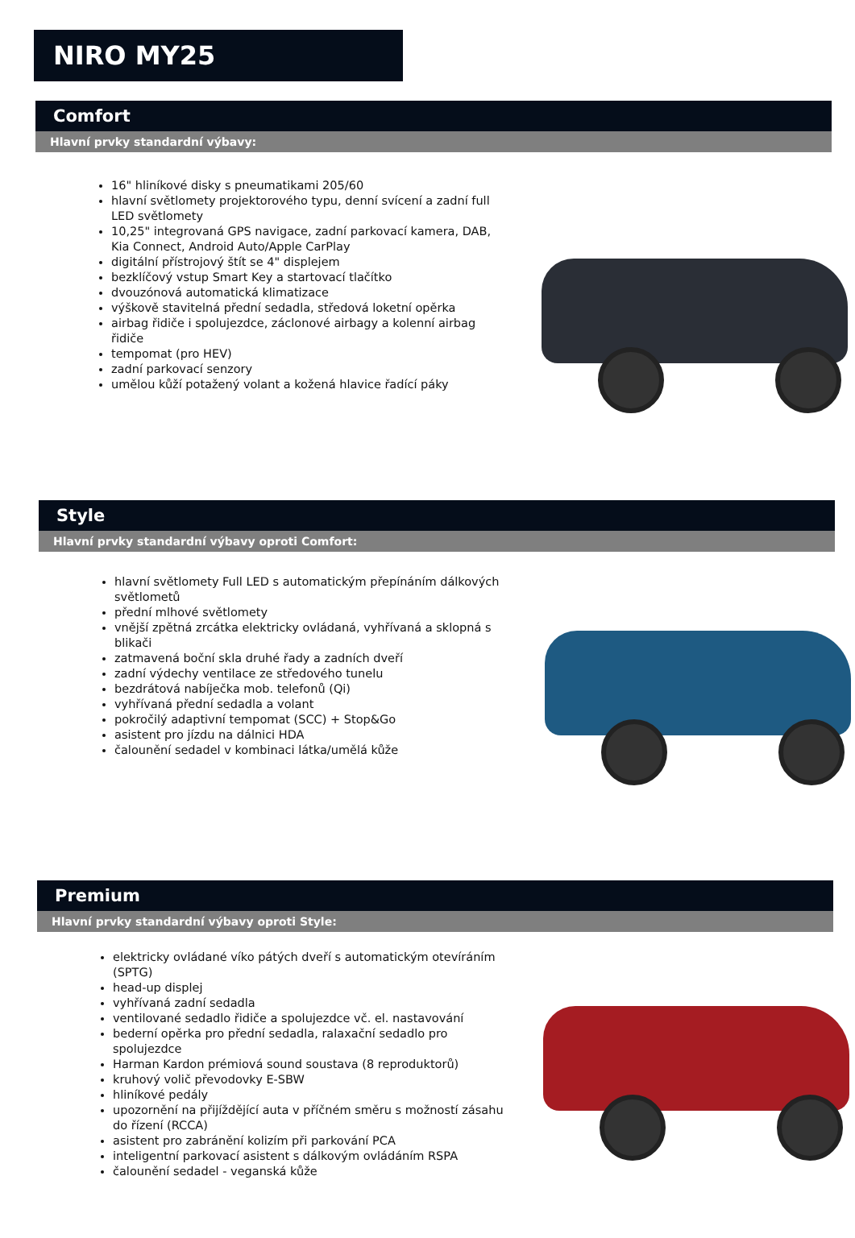NIRO MY25
Comfort
Hlavní prvky standardní výbavy:
16" hliníkové disky s pneumatikami 205/60
hlavní světlomety projektorového typu, denní svícení a zadní full LED světlomety
10,25" integrovaná GPS navigace, zadní parkovací kamera, DAB, Kia Connect, Android Auto/Apple CarPlay
digitální přístrojový štít se 4" displejem
bezklíčový vstup Smart Key a startovací tlačítko
dvouzónová automatická klimatizace
výškově stavitelná přední sedadla, středová loketní opěrka
airbag řidiče i spolujezdce, záclonové airbagy a kolenní airbag řidiče
tempomat (pro HEV)
zadní parkovací senzory
umělou kůží potažený volant a kožená hlavice řadící páky
Style
Hlavní prvky standardní výbavy oproti Comfort:
hlavní světlomety Full LED s automatickým přepínáním dálkových světlometů
přední mlhové světlomety
vnější zpětná zrcátka elektricky ovládaná, vyhřívaná a sklopná s blikači
zatmavená boční skla druhé řady a zadních dveří
zadní výdechy ventilace ze středového tunelu
bezdrátová nabíječka mob. telefonů (Qi)
vyhřívaná přední sedadla a volant
pokročilý adaptivní tempomat (SCC) + Stop&Go
asistent pro jízdu na dálnici HDA
čalounění sedadel v kombinaci látka/umělá kůže
Premium
Hlavní prvky standardní výbavy oproti Style:
elektricky ovládané víko pátých dveří s automatickým otevíráním (SPTG)
head-up displej
vyhřívaná zadní sedadla
ventilované sedadlo řidiče a spolujezdce vč. el. nastavování
bederní opěrka pro přední sedadla, ralaxační sedadlo pro spolujezdce
Harman Kardon prémiová sound soustava (8 reproduktorů)
kruhový volič převodovky E-SBW
hliníkové pedály
upozornění na přijíždějící auta v příčném směru s možností zásahu do řízení (RCCA)
asistent pro zabránění kolizím při parkování PCA
inteligentní parkovací asistent s dálkovým ovládáním RSPA
čalounění sedadel - veganská kůže